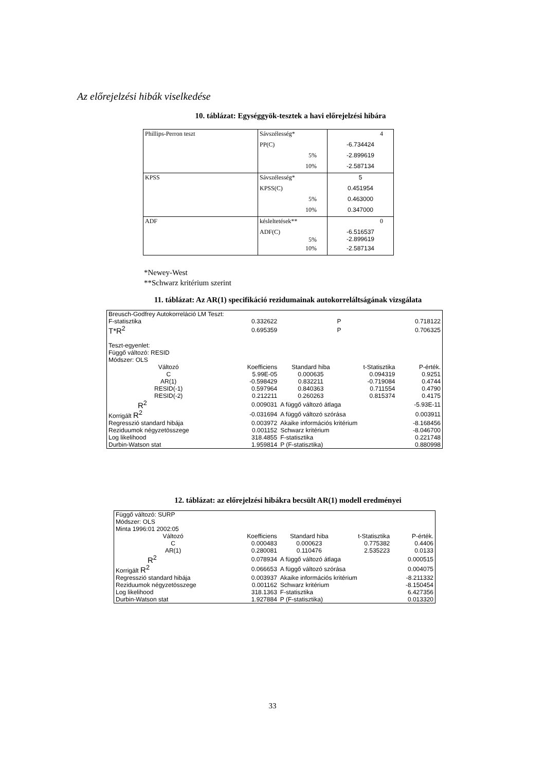Az előrejelzési hibák viselkedése
10. táblázat: Egységgyök-tesztek a havi előrejelzési hibára
| Phillips-Perron teszt | Sávszélesség* | 4 |
| | PP(C) | -6.734424 |
| | 5% | -2.899619 |
| | 10% | -2.587134 |
| KPSS | Sávszélesség* | 5 |
| | KPSS(C) | 0.451954 |
| | 5% | 0.463000 |
| | 10% | 0.347000 |
| ADF | késleltetések** | 0 |
| | ADF(C) 5% | -6.516537 -2.899619 |
| | 10% | -2.587134 |
*Newey-West
**Schwarz kritérium szerint
11. táblázat: Az AR(1) specifikáció rezidumainak autokorreláltságának vizsgálata
| Breusch-Godfrey Autokorreláció LM Teszt: | | | | |
| F-statisztika | 0.332622 | P | | 0.718122 |
| T*R<sup>2</sup> | 0.695359 | P | | 0.706325 |
| Teszt-egyenlet: | | | | |
| Függő változó: RESID | | | | |
| Módszer: OLS | | | | |
| Változó | Koefficiens | Standard hiba | t-Statisztika | P-érték. |
| C | 5.99E-05 | 0.000635 | 0.094319 | 0.9251 |
| AR(1) | -0.598429 | 0.832211 | -0.719084 | 0.4744 |
| RESID(-1) | 0.597964 | 0.840363 | 0.711554 | 0.4790 |
| RESID(-2) | 0.212211 | 0.260263 | 0.815374 | 0.4175 |
| R<sup>2</sup> | 0.009031 | A függő változó átlaga | | -5.93E-11 |
| Korrigált R<sup>2</sup> | -0.031694 | A függő változó szórása | | 0.003911 |
| Regresszió standard hibája | 0.003972 | Akaike információs kritérium | | -8.168456 |
| Reziduumok négyzetösszege | 0.001152 | Schwarz kritérium | | -8.046700 |
| Log likelihood | 318.4855 | F-statisztika | | 0.221748 |
| Durbin-Watson stat | 1.959814 | P (F-statisztika) | | 0.880998 |
12. táblázat: az előrejelzési hibákra becsült AR(1) modell eredményei
| Függő változó: SURP | | | | |
| Módszer: OLS | | | | |
| Minta 1996:01 2002:05 | | | | |
| Változó | Koefficiens | Standard hiba | t-Statisztika | P-érték. |
| C | 0.000483 | 0.000623 | 0.775382 | 0.4406 |
| AR(1) | 0.280081 | 0.110476 | 2.535223 | 0.0133 |
| R<sup>2</sup> | 0.078934 | A függő változó átlaga | | 0.000515 |
| Korrigált R<sup>2</sup> | 0.066653 | A függő változó szórása | | 0.004075 |
| Regresszió standard hibája | 0.003937 | Akaike információs kritérium | | -8.211332 |
| Reziduumok négyzetösszege | 0.001162 | Schwarz kritérium | | -8.150454 |
| Log likelihood | 318.1363 | F-statisztika | | 6.427356 |
| Durbin-Watson stat | 1.927884 | P (F-statisztika) | | 0.013320 |
33